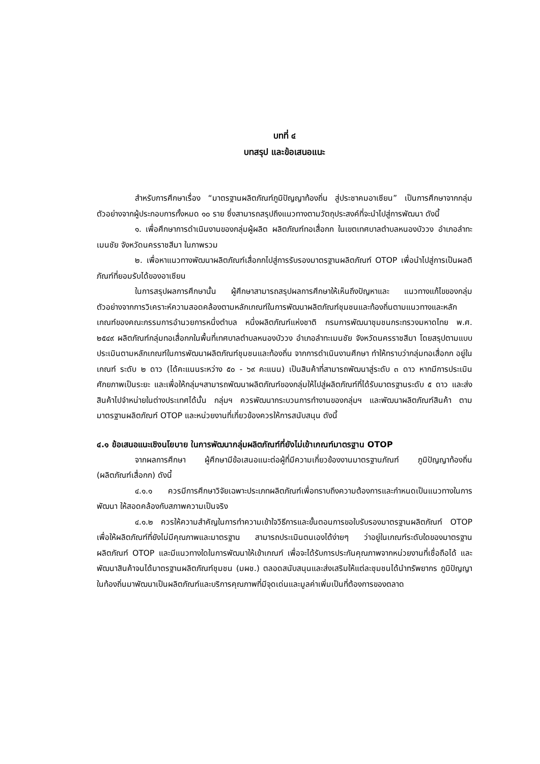บทที่ ๔
บทสรุป และข้อเสนอแนะ
สำหรับการศึกษาเรื่อง “มาตรฐานผลิตภัณฑ์ภูมิปัญญาท้องถิ่น สู่ประชาคมอาเซียน” เป็นการศึกษาจากกลุ่มตัวอย่างจากผู้ประกอบการทั้งหมด ๑๐ ราย ซึ่งสามารถสรุปถึงแนวทางตามวัตถุประสงค์ที่จะนำไปสู่การพัฒนา ดังนี้
๑. เพื่อศึกษาการดำเนินงานของกลุ่มผู้ผลิต ผลิตภัณฑ์ทอเสื่อกก ในเขตเทศบาลตำบลหนองบัววง อำเภอลำทะเมนชัย จังหวัดนครราชสีมา ในภาพรวม
๒. เพื่อหาแนวทางพัฒนาผลิตภัณฑ์เสื่อกกไปสู่การรับรองมาตรฐานผลิตภัณฑ์ OTOP เพื่อนำไปสู่การเป็นผลติภัณฑ์ที่ยอมรับได้ของอาเซียน
ในการสรุปผลการศึกษานั้น ผู้ศึกษาสามารถสรุปผลการศึกษาให้เห็นถึงปัญหาและ แนวทางแก้ไขของกลุ่มตัวอย่างจากการวิเคราะห์ความสอดคล้องตามหลักเกณฑ์ในการพัฒนาผลิตภัณฑ์ชุมชนและท้องถิ่นตามแนวทางและหลักเกณฑ์ของคณะกรรมการอำนวยการหนึ่งตำบล หนึ่งผลิตภัณฑ์แห่งชาติ กรมการพัฒนาชุมชนกระทรวงมหาดไทย พ.ศ. ๒๕๔๙ ผลิตภัณฑ์กลุ่มทอเสื่อกกในพื้นที่เทศบาลตำบลหนองบัววง อำเภอลำทะเมนชัย จังหวัดนครราชสีมา โดยสรุปตามแบบประเมินตามหลักเกณฑ์ในการพัฒนาผลิตภัณฑ์ชุมชนและท้องถิ่น จากการดำเนินงานศึกษา ทำให้ทราบว่ากลุ่มทอเสื่อกก อยู่ในเกณฑ์ ระดับ ๒ ดาว (ได้คะแนนระหว่าง ๕๐ - ๖๙ คะแนน) เป็นสินค้าที่สามารถพัฒนาสู่ระดับ ๓ ดาว หากมีการประเมินศักยภาพเป็นระยะ และเพื่อให้กลุ่มฯสามารถพัฒนาผลิตภัณฑ์ของกลุ่มให้ไปสู่ผลิตภัณฑ์ที่ได้รับมาตรฐานระดับ ๕ ดาว และส่งสินค้าไปจำหน่ายในต่างประเทศได้นั้น กลุ่มฯ ควรพัฒนากระบวนการทำงานของกลุ่มฯ และพัฒนาผลิตภัณฑ์สินค้า ตามมาตรฐานผลิตภัณฑ์ OTOP และหน่วยงานที่เกี่ยวข้องควรให้การสนับสนุน ดังนี้
๔.๑ ข้อเสนอแนะเชิงนโยบาย ในการพัฒนากลุ่มผลิตภัณฑ์ที่ยังไม่เข้าเกณฑ์มาตรฐาน OTOP
จากผลการศึกษา ผู้ศึกษามีข้อเสนอแนะต่อผู้ที่มีความเกี่ยวข้องงานมาตรฐานภัณฑ์ ภูมิปัญญาท้องถิ่น (ผลิตภัณฑ์เสื่อกก) ดังนี้
๔.๑.๑ ควรมีการศึกษาวิจัยเฉพาะประเภทผลิตภัณฑ์เพื่อทราบถึงความต้องการและกำหนดเป็นแนวทางในการพัฒนา ให้สอดคล้องกับสภาพความเป็นจริง
๔.๑.๒ ควรให้ความสำคัญในการทำความเข้าใจวิธีการและขั้นตอนการขอใบรับรองมาตรฐานผลิตภัณฑ์ OTOP เพื่อให้ผลิตภัณฑ์ที่ยังไม่มีคุณภาพและมาตรฐาน สามารถประเมินตนเองได้ง่ายๆ ว่าอยู่ในเกณฑ์ระดับใดของมาตรฐานผลิตภัณฑ์ OTOP และมีแนวทางใดในการพัฒนาให้เข้าเกณฑ์ เพื่อจะได้รับการประกันคุณภาพจากหน่วยงานที่เชื่อถือได้ และพัฒนาสินค้าจนได้มาตรฐานผลิตภัณฑ์ชุมชน (มผช.) ตลอดสนับสนุนและส่งเสริมให้แต่ละชุมชนได้นำทรัพยากร ภูมิปัญญาในท้องถิ่นมาพัฒนาเป็นผลิตภัณฑ์และบริการคุณภาพที่มีจุดเด่นและมูลค่าเพิ่มเป็นที่ต้องการของตลาด